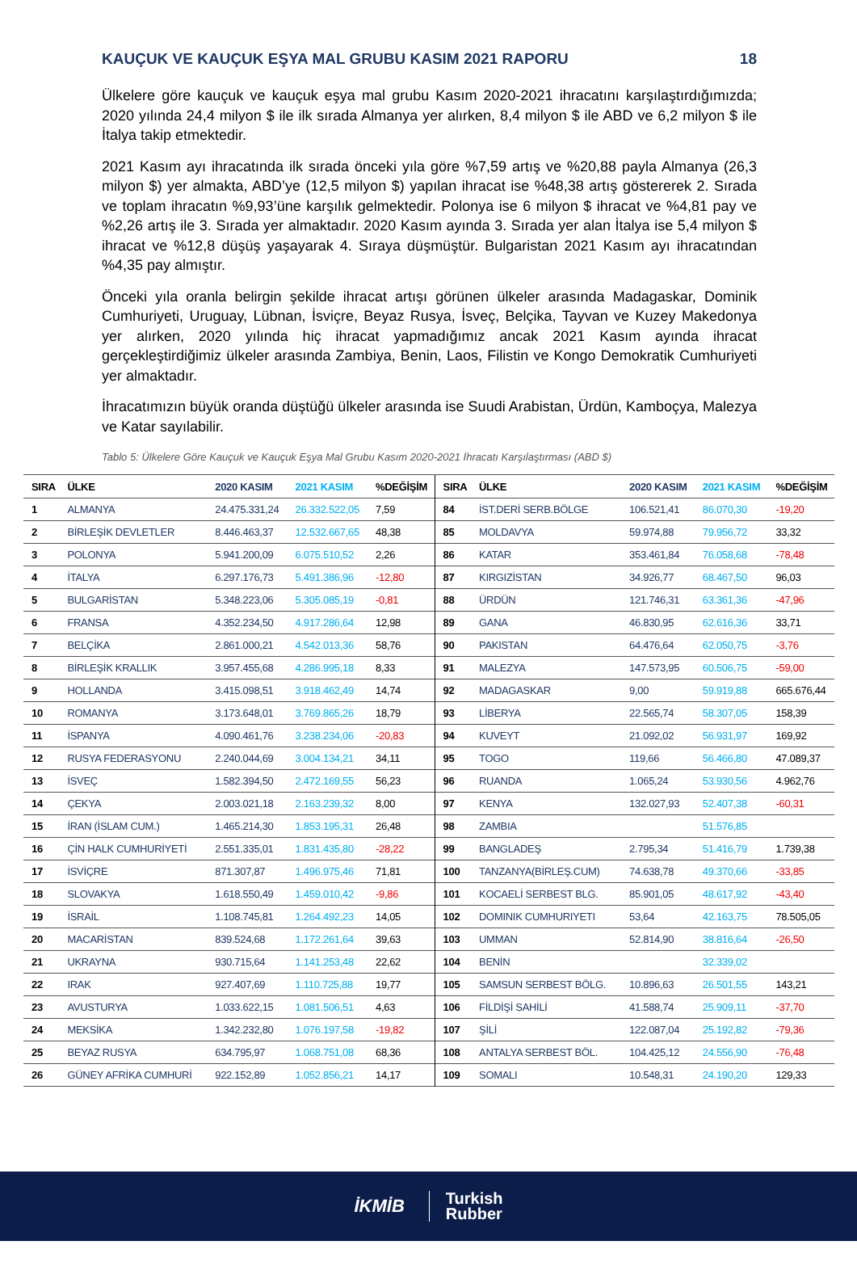KAUÇUK VE KAUÇUK EŞYA MAL GRUBU KASIM 2021 RAPORU 18
Ülkelere göre kauçuk ve kauçuk eşya mal grubu Kasım 2020-2021 ihracatını karşılaştırdığımızda; 2020 yılında 24,4 milyon $ ile ilk sırada Almanya yer alırken, 8,4 milyon $ ile ABD ve 6,2 milyon $ ile İtalya takip etmektedir.
2021 Kasım ayı ihracatında ilk sırada önceki yıla göre %7,59 artış ve %20,88 payla Almanya (26,3 milyon $) yer almakta, ABD’ye (12,5 milyon $) yapılan ihracat ise %48,38 artış göstererek 2. Sırada ve toplam ihracatın %9,93’üne karşılık gelmektedir. Polonya ise 6 milyon $ ihracat ve %4,81 pay ve %2,26 artış ile 3. Sırada yer almaktadır. 2020 Kasım ayında 3. Sırada yer alan İtalya ise 5,4 milyon $ ihracat ve %12,8 düşüş yaşayarak 4. Sıraya düşmüştür. Bulgaristan 2021 Kasım ayı ihracatından %4,35 pay almıştır.
Önceki yıla oranla belirgin şekilde ihracat artışı görünen ülkeler arasında Madagaskar, Dominik Cumhuriyeti, Uruguay, Lübnan, İsviçre, Beyaz Rusya, İsveç, Belçika, Tayvan ve Kuzey Makedonya yer alırken, 2020 yılında hiç ihracat yapmadığımız ancak 2021 Kasım ayında ihracat gerçekleştirdiğimiz ülkeler arasında Zambiya, Benin, Laos, Filistin ve Kongo Demokratik Cumhuriyeti yer almaktadır.
İhracatımızın büyük oranda düştüğü ülkeler arasında ise Suudi Arabistan, Ürdün, Kamboçya, Malezya ve Katar sayılabilir.
Tablo 5: Ülkelere Göre Kauçuk ve Kauçuk Eşya Mal Grubu Kasım 2020-2021 İhracatı Karşılaştırması (ABD $)
| SIRA | ÜLKE | 2020 KASIM | 2021 KASIM | %DEĞİŞİM | SIRA | ÜLKE | 2020 KASIM | 2021 KASIM | %DEĞİŞİM |
| --- | --- | --- | --- | --- | --- | --- | --- | --- | --- |
| 1 | ALMANYA | 24.475.331,24 | 26.332.522,05 | 7,59 | 84 | İST.DERİ SERB.BÖLGE | 106.521,41 | 86.070,30 | -19,20 |
| 2 | BİRLEŞİK DEVLETLER | 8.446.463,37 | 12.532.667,65 | 48,38 | 85 | MOLDAVYA | 59.974,88 | 79.956,72 | 33,32 |
| 3 | POLONYA | 5.941.200,09 | 6.075.510,52 | 2,26 | 86 | KATAR | 353.461,84 | 76.058,68 | -78,48 |
| 4 | İTALYA | 6.297.176,73 | 5.491.386,96 | -12,80 | 87 | KIRGIZİSTAN | 34.926,77 | 68.467,50 | 96,03 |
| 5 | BULGARİSTAN | 5.348.223,06 | 5.305.085,19 | -0,81 | 88 | ÜRDÜN | 121.746,31 | 63.361,36 | -47,96 |
| 6 | FRANSA | 4.352.234,50 | 4.917.286,64 | 12,98 | 89 | GANA | 46.830,95 | 62.616,36 | 33,71 |
| 7 | BELÇİKA | 2.861.000,21 | 4.542.013,36 | 58,76 | 90 | PAKISTAN | 64.476,64 | 62.050,75 | -3,76 |
| 8 | BİRLEŞİK KRALLIK | 3.957.455,68 | 4.286.995,18 | 8,33 | 91 | MALEZYA | 147.573,95 | 60.506,75 | -59,00 |
| 9 | HOLLANDA | 3.415.098,51 | 3.918.462,49 | 14,74 | 92 | MADAGASKAR | 9,00 | 59.919,88 | 665.676,44 |
| 10 | ROMANYA | 3.173.648,01 | 3.769.865,26 | 18,79 | 93 | LİBERYA | 22.565,74 | 58.307,05 | 158,39 |
| 11 | İSPANYA | 4.090.461,76 | 3.238.234,06 | -20,83 | 94 | KUVEYT | 21.092,02 | 56.931,97 | 169,92 |
| 12 | RUSYA FEDERASYONU | 2.240.044,69 | 3.004.134,21 | 34,11 | 95 | TOGO | 119,66 | 56.466,80 | 47.089,37 |
| 13 | İSVEÇ | 1.582.394,50 | 2.472.169,55 | 56,23 | 96 | RUANDA | 1.065,24 | 53.930,56 | 4.962,76 |
| 14 | ÇEKYA | 2.003.021,18 | 2.163.239,32 | 8,00 | 97 | KENYA | 132.027,93 | 52.407,38 | -60,31 |
| 15 | İRAN (İSLAM CUM.) | 1.465.214,30 | 1.853.195,31 | 26,48 | 98 | ZAMBIA | | 51.576,85 | |
| 16 | ÇİN HALK CUMHURİYETİ | 2.551.335,01 | 1.831.435,80 | -28,22 | 99 | BANGLADEŞ | 2.795,34 | 51.416,79 | 1.739,38 |
| 17 | İSVİÇRE | 871.307,87 | 1.496.975,46 | 71,81 | 100 | TANZANYA(BİRLEŞ.CUM) | 74.638,78 | 49.370,66 | -33,85 |
| 18 | SLOVAKYA | 1.618.550,49 | 1.459.010,42 | -9,86 | 101 | KOCAELİ SERBEST BLG. | 85.901,05 | 48.617,92 | -43,40 |
| 19 | İSRAİL | 1.108.745,81 | 1.264.492,23 | 14,05 | 102 | DOMINIK CUMHURIYETI | 53,64 | 42.163,75 | 78.505,05 |
| 20 | MACARİSTAN | 839.524,68 | 1.172.261,64 | 39,63 | 103 | UMMAN | 52.814,90 | 38.816,64 | -26,50 |
| 21 | UKRAYNA | 930.715,64 | 1.141.253,48 | 22,62 | 104 | BENİN | | 32.339,02 | |
| 22 | IRAK | 927.407,69 | 1.110.725,88 | 19,77 | 105 | SAMSUN SERBEST BÖLG. | 10.896,63 | 26.501,55 | 143,21 |
| 23 | AVUSTURYA | 1.033.622,15 | 1.081.506,51 | 4,63 | 106 | FİLDİŞİ SAHİLİ | 41.588,74 | 25.909,11 | -37,70 |
| 24 | MEKSİKA | 1.342.232,80 | 1.076.197,58 | -19,82 | 107 | ŞİLİ | 122.087,04 | 25.192,82 | -79,36 |
| 25 | BEYAZ RUSYA | 634.795,97 | 1.068.751,08 | 68,36 | 108 | ANTALYA SERBEST BÖL. | 104.425,12 | 24.556,90 | -76,48 |
| 26 | GÜNEY AFRİKA CUMHURİ | 922.152,89 | 1.052.856,21 | 14,17 | 109 | SOMALI | 10.548,31 | 24.190,20 | 129,33 |
İKMİB Turkish
Rubber